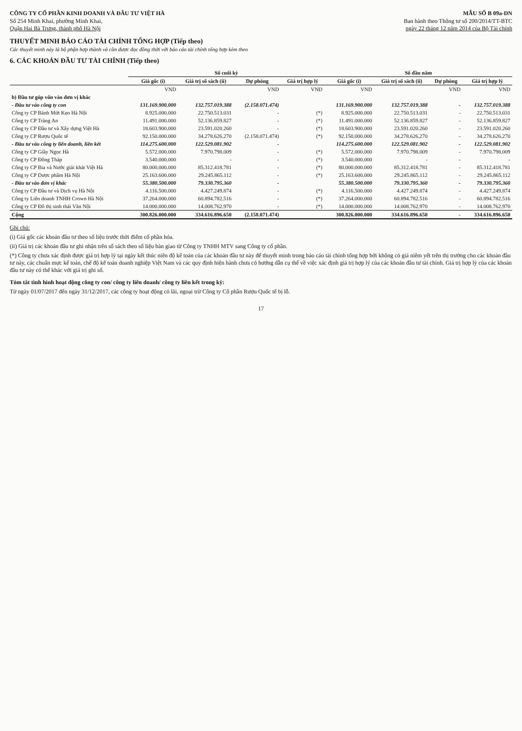CÔNG TY CỔ PHẦN KINH DOANH VÀ ĐẦU TƯ VIỆT HÀ
Số 254 Minh Khai, phường Minh Khai,
Quận Hai Bà Trưng, thành phố Hà Nội
MẪU SỐ B 09a-DN
Ban hành theo Thông tư số 200/2014/TT-BTC
ngày 22 tháng 12 năm 2014 của Bộ Tài chính
THUYẾT MINH BÁO CÁO TÀI CHÍNH TỔNG HỢP (Tiếp theo)
Các thuyết minh này là bộ phận hợp thành và cần được đọc đồng thời với báo cáo tài chính tổng hợp kèm theo
6. CÁC KHOẢN ĐẦU TƯ TÀI CHÍNH (Tiếp theo)
| | Số cuối kỳ | | | | Số đầu năm | | | |
| --- | --- | --- | --- | --- | --- | --- | --- | --- |
| | Giá gốc (i) | Giá trị sổ sách (ii) | Dự phòng | Giá trị hợp lý | Giá gốc (i) | Giá trị sổ sách (ii) | Dự phòng | Giá trị hợp lý |
| | VND | | VND | VND | VND | | VND | VND |
| b) Đầu tư góp vốn vào đơn vị khác | | | | | | | | |
| - Đầu tư vào công ty con | 131.169.900.000 | 132.757.019.388 | (2.158.071.474) | | 131.169.900.000 | 132.757.019.388 | - | 132.757.019.388 |
| Công ty CP Bánh Mứt Kẹo Hà Nội | 8.925.000.000 | 22.750.513.031 | - | (*) | 8.925.000.000 | 22.750.513.031 | - | 22.750.513.031 |
| Công ty CP Tràng An | 11.491.000.000 | 52.136.859.827 | - | (*) | 11.491.000.000 | 52.136.859.827 | - | 52.136.859.827 |
| Công ty CP Đầu tư và Xây dựng Việt Hà | 18.603.900.000 | 23.591.020.260 | - | (*) | 18.603.900.000 | 23.591.020.260 | - | 23.591.020.260 |
| Công ty CP Rượu Quốc tế | 92.150.000.000 | 34.278.626.270 | (2.158.071.474) | (*) | 92.150.000.000 | 34.278.626.270 | - | 34.278.626.270 |
| - Đầu tư vào công ty liên doanh, liên kết | 114.275.600.000 | 122.529.081.902 | - | | 114.275.600.000 | 122.529.081.902 | - | 122.529.081.902 |
| Công ty CP Giầy Ngọc Hà | 5.572.000.000 | 7.970.798.009 | - | (*) | 5.572.000.000 | 7.970.798.009 | - | 7.970.798.009 |
| Công ty CP Đồng Tháp | 3.540.000.000 | - | - | (*) | 3.540.000.000 | - | - | - |
| Công ty CP Bia và Nước giải khát Việt Hà | 80.000.000.000 | 85.312.418.781 | - | (*) | 80.000.000.000 | 85.312.418.781 | - | 85.312.418.781 |
| Công ty CP Dược phẩm Hà Nội | 25.163.600.000 | 29.245.865.112 | - | (*) | 25.163.600.000 | 29.245.865.112 | - | 29.245.865.112 |
| - Đầu tư vào đơn vị khác | 55.380.500.000 | 79.330.795.360 | - | | 55.380.500.000 | 79.330.795.360 | - | 79.330.795.360 |
| Công ty CP Đầu tư và Dịch vụ Hà Nội | 4.116.500.000 | 4.427.249.874 | - | (*) | 4.116.500.000 | 4.427.249.874 | - | 4.427.249.874 |
| Công ty Liên doanh TNHH Crown Hà Nội | 37.264.000.000 | 60.894.782.516 | - | (*) | 37.264.000.000 | 60.894.782.516 | - | 60.894.782.516 |
| Công ty CP Đô thị sinh thái Văn Nội | 14.000.000.000 | 14.008.762.970 | - | (*) | 14.000.000.000 | 14.008.762.970 | - | 14.008.762.970 |
| Cộng | 300.826.000.000 | 334.616.896.650 | (2.158.071.474) | | 300.826.000.000 | 334.616.896.650 | - | 334.616.896.650 |
Ghi chú:
(i) Giá gốc các khoản đầu tư theo số liệu trước thời điểm cổ phần hóa.
(ii) Giá trị các khoản đầu tư ghi nhận trên sổ sách theo số liệu bàn giao từ Công ty TNHH MTV sang Công ty cổ phần.
(*) Công ty chưa xác định được giá trị hợp lý tại ngày kết thúc niên độ kế toán của các khoản đầu tư này để thuyết minh trong báo cáo tài chính tổng hợp bởi không có giá niêm yết trên thị trường cho các khoản đầu tư này, các chuẩn mực kế toán, chế độ kế toán doanh nghiệp Việt Nam và các quy định hiện hành chưa có hướng dẫn cụ thể về việc xác định giá trị hợp lý của các khoản đầu tư tài chính. Giá trị hợp lý của các khoản đầu tư này có thể khác với giá trị ghi sổ.
Tóm tắt tình hình hoạt động công ty con/ công ty liên doanh/ công ty liên kết trong kỳ:
Từ ngày 01/07/2017 đến ngày 31/12/2017, các công ty hoạt động có lãi, ngoại trừ Công ty Cổ phần Rượu Quốc tế bị lỗ.
17